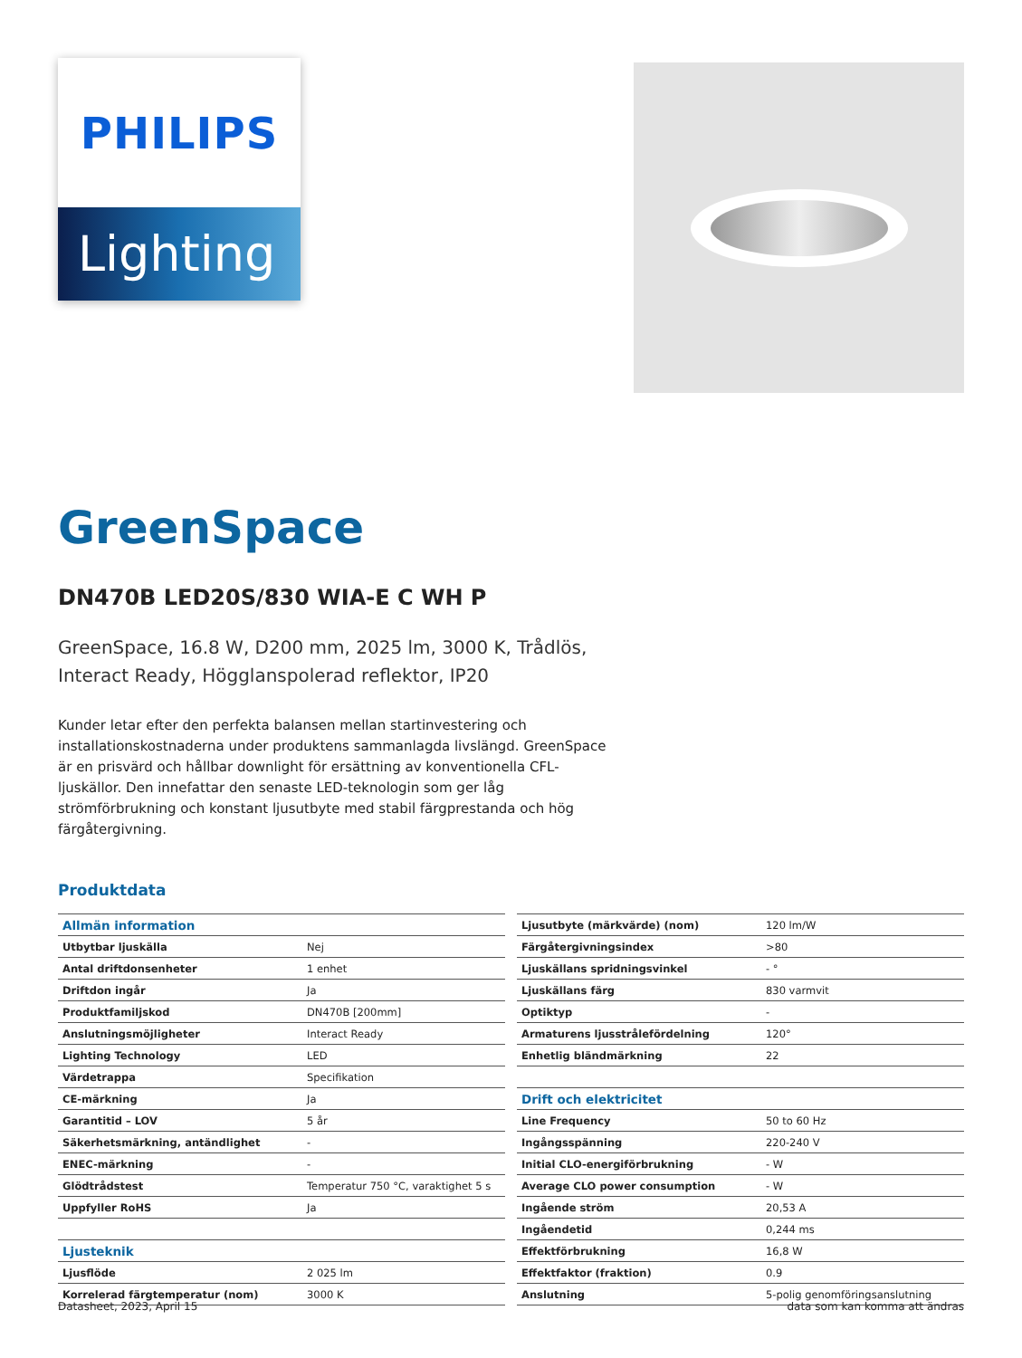PHILIPS
Lighting
GreenSpace
DN470B LED20S/830 WIA-E C WH P
GreenSpace, 16.8 W, D200 mm, 2025 lm, 3000 K, Trådlös,
Interact Ready, Högglanspolerad reflektor, IP20
Kunder letar efter den perfekta balansen mellan startinvestering och installationskostnaderna under produktens sammanlagda livslängd. GreenSpace är en prisvärd och hållbar downlight för ersättning av konventionella CFL-ljuskällor. Den innefattar den senaste LED-teknologin som ger låg strömförbrukning och konstant ljusutbyte med stabil färgprestanda och hög färgåtergivning.
Produktdata
| Allmän information | |
| Utbytbar ljuskälla | Nej |
| Antal driftdonsenheter | 1 enhet |
| Driftdon ingår | Ja |
| Produktfamiljskod | DN470B [200mm] |
| Anslutningsmöjligheter | Interact Ready |
| Lighting Technology | LED |
| Värdetrappa | Specifikation |
| CE-märkning | Ja |
| Garantitid – LOV | 5 år |
| Säkerhetsmärkning, antändlighet | - |
| ENEC-märkning | - |
| Glödtrådstest | Temperatur 750 °C, varaktighet 5 s |
| Uppfyller RoHS | Ja |
| Ljusteknik | |
| Ljusflöde | 2 025 lm |
| Korrelerad färgtemperatur (nom) | 3000 K |
| Ljusutbyte (märkvärde) (nom) | 120 lm/W |
| Färgåtergivningsindex | >80 |
| Ljuskällans spridningsvinkel | - ° |
| Ljuskällans färg | 830 varmvit |
| Optiktyp | - |
| Armaturens ljusstrålefördelning | 120° |
| Enhetlig bländmärkning | 22 |
| Drift och elektricitet | |
| Line Frequency | 50 to 60 Hz |
| Ingångsspänning | 220-240 V |
| Initial CLO-energiförbrukning | - W |
| Average CLO power consumption | - W |
| Ingående ström | 20,53 A |
| Ingåendetid | 0,244 ms |
| Effektförbrukning | 16,8 W |
| Effektfaktor (fraktion) | 0.9 |
| Anslutning | 5-polig genomföringsanslutning |
Datasheet, 2023, April 15 data som kan komma att ändras